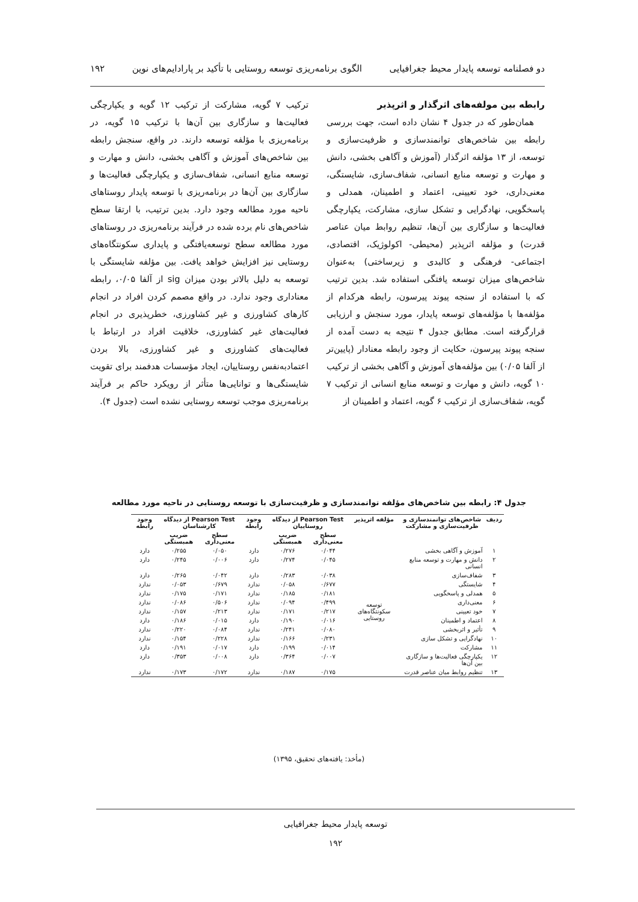دو فصلنامه توسعه پایدار محیط جغرافیایی الگوی برنامه‌ریزی توسعه روستایی با تأکید بر پارادایم‌های نوین ۱۹۲
رابطه بین مولفه‌های اثرگذار و اثرپذیر
همان‌طور که در جدول ۴ نشان داده است، جهت بررسی رابطه بین شاخص‌های توانمندسازی و ظرفیت‌سازی و توسعه، از ۱۳ مؤلفه اثرگذار (آموزش و آگاهی بخشی، دانش و مهارت و توسعه منابع انسانی، شفاف‌سازی، شایستگی، معنی‌داری، خود تعیینی، اعتماد و اطمینان، همدلی و پاسخگویی، نهادگرایی و تشکل سازی، مشارکت، یکپارچگی فعالیت‌ها و سازگاری بین آن‌ها، تنظیم روابط میان عناصر قدرت) و مؤلفه اثرپذیر (محیطی- اکولوژیک، اقتصادی، اجتماعی- فرهنگی و کالبدی و زیرساختی) به‌عنوان شاخص‌های میزان توسعه یافتگی استفاده شد. بدین ترتیب که با استفاده از سنجه پیوند پیرسون، رابطه هرکدام از مؤلفه‌ها با مؤلفه‌های توسعه پایدار، مورد سنجش و ارزیابی قرارگرفته است. مطابق جدول ۴ نتیجه به دست آمده از سنجه پیوند پیرسون، حکایت از وجود رابطه معنادار (پایین‌تر از آلفا ۰/۰۵) بین مؤلفه‌های آموزش و آگاهی بخشی از ترکیب ۱۰ گویه، دانش و مهارت و توسعه منابع انسانی از ترکیب ۷ گویه، شفاف‌سازی از ترکیب ۶ گویه، اعتماد و اطمینان از
ترکیب ۷ گویه، مشارکت از ترکیب ۱۲ گویه و یکپارچگی فعالیت‌ها و سازگاری بین آن‌ها با ترکیب ۱۵ گویه، در برنامه‌ریزی با مؤلفه توسعه دارند. در واقع، سنجش رابطه بین شاخص‌های آموزش و آگاهی بخشی، دانش و مهارت و توسعه منابع انسانی، شفاف‌سازی و یکپارچگی فعالیت‌ها و سازگاری بین آن‌ها در برنامه‌ریزی با توسعه پایدار روستاهای ناحیه مورد مطالعه وجود دارد. بدین ترتیب، با ارتقا سطح شاخص‌های نام برده شده در فرآیند برنامه‌ریزی در روستاهای مورد مطالعه سطح توسعه‌یافتگی و پایداری سکونتگاه‌های روستایی نیز افزایش خواهد یافت. بین مؤلفه شایستگی با توسعه به دلیل بالاتر بودن میزان sig از آلفا ۰/۰۵، رابطه معناداری وجود ندارد. در واقع مصمم کردن افراد در انجام کارهای کشاورزی و غیر کشاورزی، خطرپذیری در انجام فعالیت‌های غیر کشاورزی، خلاقیت افراد در ارتباط با فعالیت‌های کشاورزی و غیر کشاورزی، بالا بردن اعتمادبه‌نفس روستاییان، ایجاد مؤسسات هدفمند برای تقویت شایستگی‌ها و توانایی‌ها متأثر از رویکرد حاکم بر فرآیند برنامه‌ریزی موجب توسعه روستایی نشده است (جدول ۴).
جدول ۴: رابطه بین شاخص‌های مؤلفه توانمندسازی و ظرفیت‌سازی با توسعه روستایی در ناحیه مورد مطالعه
| ردیف | شاخص‌های توانمندسازی و ظرفیت‌سازی و مشارکت | مؤلفه اثرپذیر | Pearson Test از دیدگاه روستاییان | | وجود رابطه | Pearson Test از دیدگاه کارشناسان | | وجود رابطه |
| --- | --- | --- | --- | --- | --- | --- | --- | --- |
| | | | سطح معنی‌داری | ضریب همبستگی | | سطح معنی‌داری | ضریب همبستگی | |
| ۱ | آموزش و آگاهی بخشی | توسعه سکونتگاه‌های روستایی | ۰/۰۴۴ | ۰/۲۷۶ | دارد | ۰/۰۵۰ | ۰/۲۵۵ | دارد |
| ۲ | دانش و مهارت و توسعه منابع انسانی | | ۰/۰۴۵ | ۰/۲۷۴ | دارد | ۰/۰۰۶ | ۰/۲۴۵ | دارد |
| ۳ | شفاف‌سازی | | ۰/۰۳۸ | ۰/۲۸۳ | دارد | ۰/۰۴۲ | ۰/۲۶۵ | دارد |
| ۴ | شایستگی | | ۰/۶۷۷ | ۰/۰۵۸ | ندارد | ۰/۶۷۹ | ۰/۰۵۳ | ندارد |
| ۵ | همدلی و پاسخگویی | | ۰/۱۸۱ | ۰/۱۸۵ | ندارد | ۰/۱۷۱ | ۰/۱۷۵ | ندارد |
| ۶ | معنی‌داری | | ۰/۴۹۹ | ۰/۰۹۴ | ندارد | ۰/۵۰۶ | ۰/۰۸۶ | ندارد |
| ۷ | خود تعیینی | | ۰/۲۱۷ | ۰/۱۷۱ | ندارد | ۰/۲۱۳ | ۰/۱۵۷ | ندارد |
| ۸ | اعتماد و اطمینان | | ۰/۰۱۶ | ۰/۱۹۰ | دارد | ۰/۰۱۵ | ۰/۱۸۶ | دارد |
| ۹ | تأثیر و اثربخشی | | ۰/۰۸۰ | ۰/۲۴۱ | ندارد | ۰/۰۸۴ | ۰/۲۲۰ | ندارد |
| ۱۰ | نهادگرایی و تشکل سازی | | ۰/۲۳۱ | ۰/۱۶۶ | ندارد | ۰/۲۲۸ | ۰/۱۵۴ | ندارد |
| ۱۱ | مشارکت | | ۰/۰۱۴ | ۰/۱۹۹ | دارد | ۰/۰۱۷ | ۰/۱۹۱ | دارد |
| ۱۲ | یکپارچگی فعالیت‌ها و سازگاری بین آن‌ها | | ۰/۰۰۷ | ۰/۳۶۴ | دارد | ۰/۰۰۸ | ۰/۳۵۳ | دارد |
| ۱۳ | تنظیم روابط میان عناصر قدرت | | ۰/۱۷۵ | ۰/۱۸۷ | ندارد | ۰/۱۷۲ | ۰/۱۷۳ | ندارد |
(مأخذ: یافته‌های تحقیق، ۱۳۹۵)
توسعه پایدار محیط جغرافیایی
۱۹۲